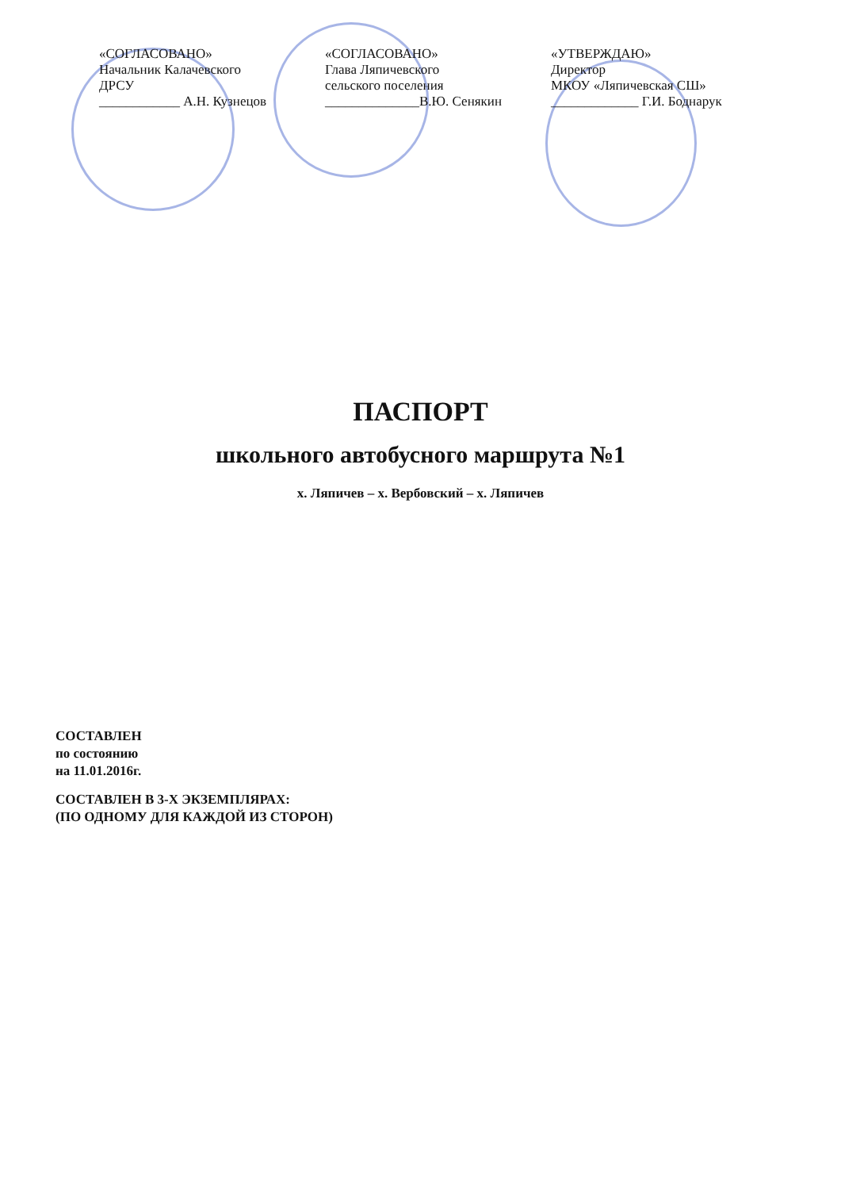«СОГЛАСОВАНО»
Начальник Калачевского
ДРСУ
____________ А.Н. Кузнецов
«СОГЛАСОВАНО»
Глава Ляпичевского
сельского поселения
______________В.Ю. Сенякин
«УТВЕРЖДАЮ»
Директор
МКОУ «Ляпичевская СШ»
_____________ Г.И. Боднарук
ПАСПОРТ
школьного автобусного маршрута №1
х. Ляпичев – х. Вербовский – х. Ляпичев
СОСТАВЛЕН
по состоянию
на 11.01.2016г.
СОСТАВЛЕН В 3-Х ЭКЗЕМПЛЯРАХ:
(ПО ОДНОМУ ДЛЯ КАЖДОЙ ИЗ СТОРОН)